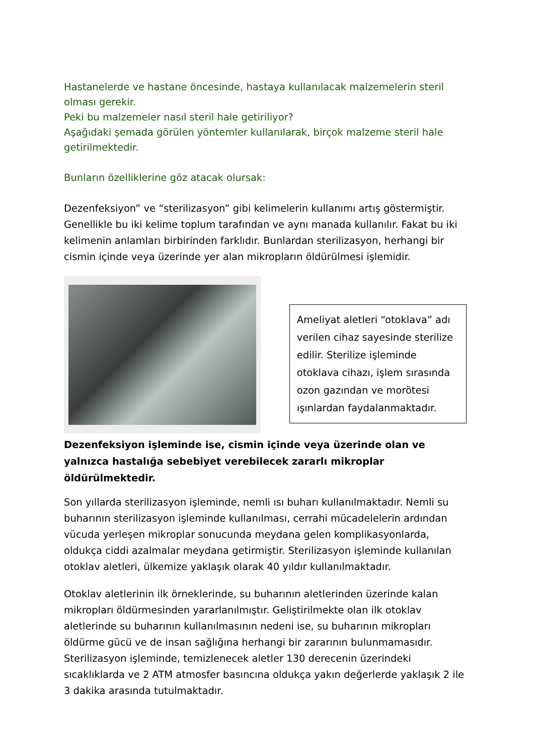Hastanelerde ve hastane öncesinde, hastaya kullanılacak malzemelerin steril olması gerekir.
Peki bu malzemeler nasıl steril hale getiriliyor?
Aşağıdaki şemada görülen yöntemler kullanılarak, birçok malzeme steril hale getirilmektedir.
Bunların özelliklerine göz atacak olursak:
Dezenfeksiyon” ve “sterilizasyon” gibi kelimelerin kullanımı artış göstermiştir. Genellikle bu iki kelime toplum tarafından ve aynı manada kullanılır. Fakat bu iki kelimenin anlamları birbirinden farklıdır. Bunlardan sterilizasyon, herhangi bir cismin içinde veya üzerinde yer alan mikropların öldürülmesi işlemidir.
Ameliyat aletleri “otoklava” adı verilen cihaz sayesinde sterilize edilir. Sterilize işleminde otoklava cihazı, işlem sırasında ozon gazından ve morötesi ışınlardan faydalanmaktadır.
Dezenfeksiyon işleminde ise, cismin içinde veya üzerinde olan ve yalnızca hastalığa sebebiyet verebilecek zararlı mikroplar öldürülmektedir.
Son yıllarda sterilizasyon işleminde, nemli ısı buharı kullanılmaktadır. Nemli su buharının sterilizasyon işleminde kullanılması, cerrahi mücadelelerin ardından vücuda yerleşen mikroplar sonucunda meydana gelen komplikasyonlarda, oldukça ciddi azalmalar meydana getirmiştir. Sterilizasyon işleminde kullanılan otoklav aletleri, ülkemize yaklaşık olarak 40 yıldır kullanılmaktadır.
Otoklav aletlerinin ilk örneklerinde, su buharının aletlerinden üzerinde kalan mikropları öldürmesinden yararlanılmıştır. Geliştirilmekte olan ilk otoklav aletlerinde su buharının kullanılmasının nedeni ise, su buharının mikropları öldürme gücü ve de insan sağlığına herhangi bir zararının bulunmamasıdır. Sterilizasyon işleminde, temizlenecek aletler 130 derecenin üzerindeki sıcaklıklarda ve 2 ATM atmosfer basıncına oldukça yakın değerlerde yaklaşık 2 ile 3 dakika arasında tutulmaktadır.